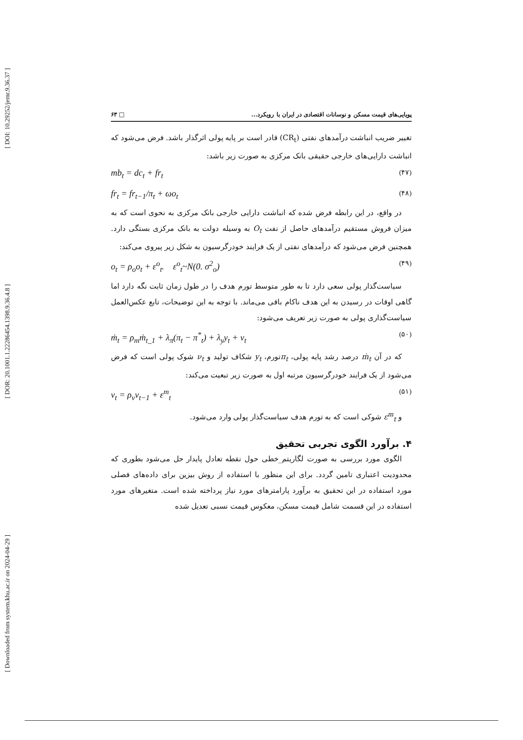[ DOI: 10.29252/jemr.9.36.37 ]
[ DOR: 20.1001.1.22286454.1398.9.36.4.8 ]
[ Downloaded from system.khu.ac.ir on 2024-04-29 ]
پویایی‌های قیمت مسکن و نوسانات اقتصادی در ایران با رویکرد... □ ۶۳
تغییر ضریب انباشت درآمدهای نفتی (CR<sub>t</sub>) قادر است بر پایه پولی اثرگذار باشد. فرض می‌شود که انباشت دارایی‌های خارجی حقیقی بانک مرکزی به صورت زیر باشد:
mb<sub>t</sub> = dc<sub>t</sub> + fr<sub>t</sub> (۴۷)
fr<sub>t</sub> = fr<sub>t−1</sub>/π<sub>t</sub> + ωo<sub>t</sub> (۴۸)
در واقع، در این رابطه فرض شده که انباشت دارایی خارجی بانک مرکزی به نحوی است که به میزان فروش مستقیم درآمدهای حاصل از نفت O<sub>t</sub> به وسیله دولت به بانک مرکزی بستگی دارد. همچنین فرض می‌شود که درآمدهای نفتی از یک فرایند خودرگرسیون به شکل زیر پیروی می‌کند:
o<sub>t</sub> = ρ<sub>o</sub>o<sub>t</sub> + ε<sup>o</sup><sub>t</sub>. ε<sup>o</sup><sub>t</sub>~N(0. σ<sup>2</sup><sub>o</sub>) (۴۹)
سیاست‌گذار پولی سعی دارد تا به طور متوسط تورم هدف را در طول زمان ثابت نگه دارد اما گاهی اوقات در رسیدن به این هدف ناکام باقی می‌ماند. با توجه به این توضیحات، تابع عکس‌العمل سیاست‌گذاری پولی به صورت زیر تعریف می‌شود:
ṁ<sub>t</sub> = ρ<sub>m</sub>ṁ<sub>t_1</sub> + λ<sub>π</sub>(π<sub>t</sub> − π<sup>*</sup><sub>t</sub>) + λ<sub>y</sub>y<sub>t</sub> + ν<sub>t</sub> (۵۰)
که در آن ṁ<sub>t</sub> درصد رشد پایه پولی، π<sub>t</sub>تورم، y<sub>t</sub> شکاف تولید و ν<sub>t</sub> شوک پولی است که فرض می‌شود از یک فرایند خودرگرسیون مرتبه اول به صورت زیر تبعیت می‌کند:
ν<sub>t</sub> = ρ<sub>ν</sub>ν<sub>t−1</sub> + ε<sup>m</sup><sub>t</sub> (۵۱)
و ε<sup>m</sup><sub>t</sub> شوکی است که به تورم هدف سیاست‌گذار پولی وارد می‌شود.
۴. برآورد الگوی تجربی تحقیق
الگوی مورد بررسی به صورت لگاریتم_خطی حول نقطه تعادل پایدار حل می‌شود بطوری که محدودیت اعتباری تامین گردد. برای این منظور با استفاده از روش بیزین برای داده‌های فصلی مورد استفاده در این تحقیق به برآورد پارامترهای مورد نیاز پرداخته شده است. متغیرهای مورد استفاده در این قسمت شامل قیمت مسکن، معکوس قیمت نسبی تعدیل شده